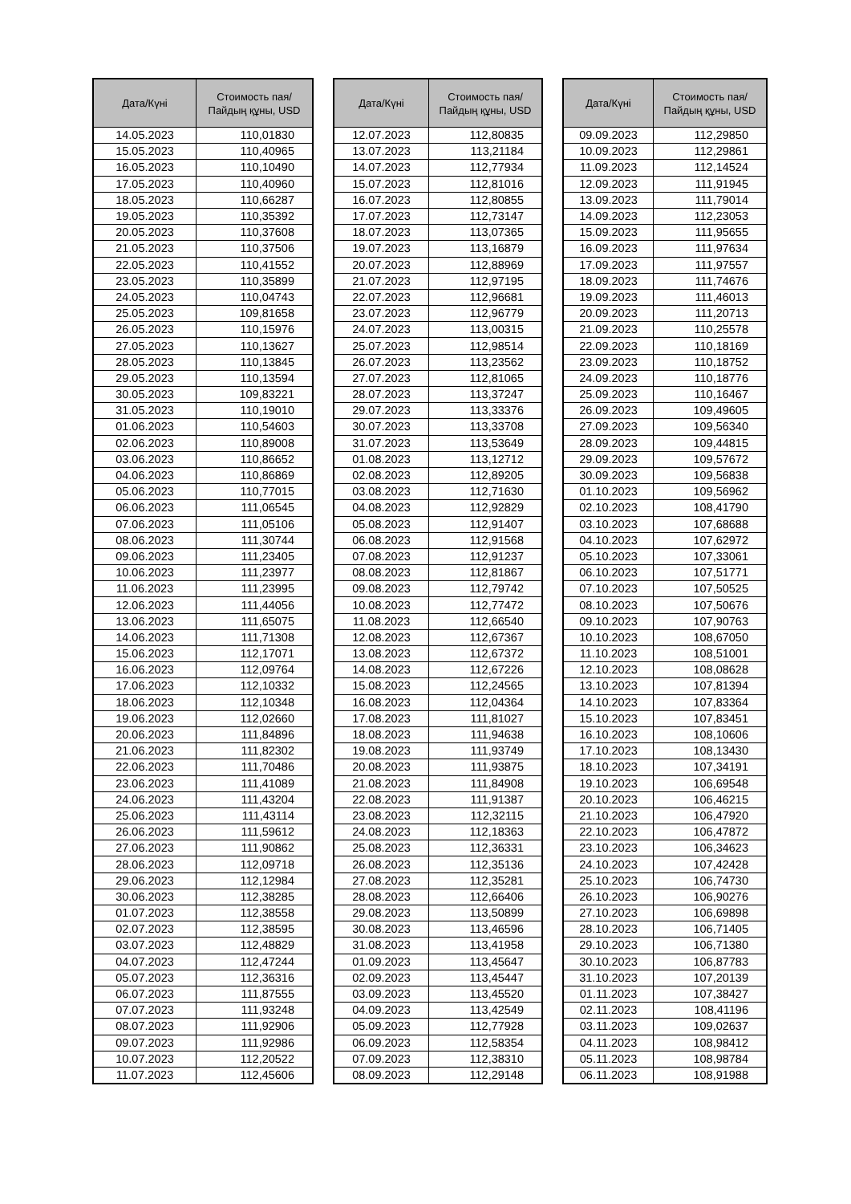| Дата/Күні | Стоимость пая/ Пайдың құны, USD |
| --- | --- |
| 14.05.2023 | 110,01830 |
| 15.05.2023 | 110,40965 |
| 16.05.2023 | 110,10490 |
| 17.05.2023 | 110,40960 |
| 18.05.2023 | 110,66287 |
| 19.05.2023 | 110,35392 |
| 20.05.2023 | 110,37608 |
| 21.05.2023 | 110,37506 |
| 22.05.2023 | 110,41552 |
| 23.05.2023 | 110,35899 |
| 24.05.2023 | 110,04743 |
| 25.05.2023 | 109,81658 |
| 26.05.2023 | 110,15976 |
| 27.05.2023 | 110,13627 |
| 28.05.2023 | 110,13845 |
| 29.05.2023 | 110,13594 |
| 30.05.2023 | 109,83221 |
| 31.05.2023 | 110,19010 |
| 01.06.2023 | 110,54603 |
| 02.06.2023 | 110,89008 |
| 03.06.2023 | 110,86652 |
| 04.06.2023 | 110,86869 |
| 05.06.2023 | 110,77015 |
| 06.06.2023 | 111,06545 |
| 07.06.2023 | 111,05106 |
| 08.06.2023 | 111,30744 |
| 09.06.2023 | 111,23405 |
| 10.06.2023 | 111,23977 |
| 11.06.2023 | 111,23995 |
| 12.06.2023 | 111,44056 |
| 13.06.2023 | 111,65075 |
| 14.06.2023 | 111,71308 |
| 15.06.2023 | 112,17071 |
| 16.06.2023 | 112,09764 |
| 17.06.2023 | 112,10332 |
| 18.06.2023 | 112,10348 |
| 19.06.2023 | 112,02660 |
| 20.06.2023 | 111,84896 |
| 21.06.2023 | 111,82302 |
| 22.06.2023 | 111,70486 |
| 23.06.2023 | 111,41089 |
| 24.06.2023 | 111,43204 |
| 25.06.2023 | 111,43114 |
| 26.06.2023 | 111,59612 |
| 27.06.2023 | 111,90862 |
| 28.06.2023 | 112,09718 |
| 29.06.2023 | 112,12984 |
| 30.06.2023 | 112,38285 |
| 01.07.2023 | 112,38558 |
| 02.07.2023 | 112,38595 |
| 03.07.2023 | 112,48829 |
| 04.07.2023 | 112,47244 |
| 05.07.2023 | 112,36316 |
| 06.07.2023 | 111,87555 |
| 07.07.2023 | 111,93248 |
| 08.07.2023 | 111,92906 |
| 09.07.2023 | 111,92986 |
| 10.07.2023 | 112,20522 |
| 11.07.2023 | 112,45606 |
| Дата/Күні | Стоимость пая/ Пайдың құны, USD |
| --- | --- |
| 12.07.2023 | 112,80835 |
| 13.07.2023 | 113,21184 |
| 14.07.2023 | 112,77934 |
| 15.07.2023 | 112,81016 |
| 16.07.2023 | 112,80855 |
| 17.07.2023 | 112,73147 |
| 18.07.2023 | 113,07365 |
| 19.07.2023 | 113,16879 |
| 20.07.2023 | 112,88969 |
| 21.07.2023 | 112,97195 |
| 22.07.2023 | 112,96681 |
| 23.07.2023 | 112,96779 |
| 24.07.2023 | 113,00315 |
| 25.07.2023 | 112,98514 |
| 26.07.2023 | 113,23562 |
| 27.07.2023 | 112,81065 |
| 28.07.2023 | 113,37247 |
| 29.07.2023 | 113,33376 |
| 30.07.2023 | 113,33708 |
| 31.07.2023 | 113,53649 |
| 01.08.2023 | 113,12712 |
| 02.08.2023 | 112,89205 |
| 03.08.2023 | 112,71630 |
| 04.08.2023 | 112,92829 |
| 05.08.2023 | 112,91407 |
| 06.08.2023 | 112,91568 |
| 07.08.2023 | 112,91237 |
| 08.08.2023 | 112,81867 |
| 09.08.2023 | 112,79742 |
| 10.08.2023 | 112,77472 |
| 11.08.2023 | 112,66540 |
| 12.08.2023 | 112,67367 |
| 13.08.2023 | 112,67372 |
| 14.08.2023 | 112,67226 |
| 15.08.2023 | 112,24565 |
| 16.08.2023 | 112,04364 |
| 17.08.2023 | 111,81027 |
| 18.08.2023 | 111,94638 |
| 19.08.2023 | 111,93749 |
| 20.08.2023 | 111,93875 |
| 21.08.2023 | 111,84908 |
| 22.08.2023 | 111,91387 |
| 23.08.2023 | 112,32115 |
| 24.08.2023 | 112,18363 |
| 25.08.2023 | 112,36331 |
| 26.08.2023 | 112,35136 |
| 27.08.2023 | 112,35281 |
| 28.08.2023 | 112,66406 |
| 29.08.2023 | 113,50899 |
| 30.08.2023 | 113,46596 |
| 31.08.2023 | 113,41958 |
| 01.09.2023 | 113,45647 |
| 02.09.2023 | 113,45447 |
| 03.09.2023 | 113,45520 |
| 04.09.2023 | 113,42549 |
| 05.09.2023 | 112,77928 |
| 06.09.2023 | 112,58354 |
| 07.09.2023 | 112,38310 |
| 08.09.2023 | 112,29148 |
| Дата/Күні | Стоимость пая/ Пайдың құны, USD |
| --- | --- |
| 09.09.2023 | 112,29850 |
| 10.09.2023 | 112,29861 |
| 11.09.2023 | 112,14524 |
| 12.09.2023 | 111,91945 |
| 13.09.2023 | 111,79014 |
| 14.09.2023 | 112,23053 |
| 15.09.2023 | 111,95655 |
| 16.09.2023 | 111,97634 |
| 17.09.2023 | 111,97557 |
| 18.09.2023 | 111,74676 |
| 19.09.2023 | 111,46013 |
| 20.09.2023 | 111,20713 |
| 21.09.2023 | 110,25578 |
| 22.09.2023 | 110,18169 |
| 23.09.2023 | 110,18752 |
| 24.09.2023 | 110,18776 |
| 25.09.2023 | 110,16467 |
| 26.09.2023 | 109,49605 |
| 27.09.2023 | 109,56340 |
| 28.09.2023 | 109,44815 |
| 29.09.2023 | 109,57672 |
| 30.09.2023 | 109,56838 |
| 01.10.2023 | 109,56962 |
| 02.10.2023 | 108,41790 |
| 03.10.2023 | 107,68688 |
| 04.10.2023 | 107,62972 |
| 05.10.2023 | 107,33061 |
| 06.10.2023 | 107,51771 |
| 07.10.2023 | 107,50525 |
| 08.10.2023 | 107,50676 |
| 09.10.2023 | 107,90763 |
| 10.10.2023 | 108,67050 |
| 11.10.2023 | 108,51001 |
| 12.10.2023 | 108,08628 |
| 13.10.2023 | 107,81394 |
| 14.10.2023 | 107,83364 |
| 15.10.2023 | 107,83451 |
| 16.10.2023 | 108,10606 |
| 17.10.2023 | 108,13430 |
| 18.10.2023 | 107,34191 |
| 19.10.2023 | 106,69548 |
| 20.10.2023 | 106,46215 |
| 21.10.2023 | 106,47920 |
| 22.10.2023 | 106,47872 |
| 23.10.2023 | 106,34623 |
| 24.10.2023 | 107,42428 |
| 25.10.2023 | 106,74730 |
| 26.10.2023 | 106,90276 |
| 27.10.2023 | 106,69898 |
| 28.10.2023 | 106,71405 |
| 29.10.2023 | 106,71380 |
| 30.10.2023 | 106,87783 |
| 31.10.2023 | 107,20139 |
| 01.11.2023 | 107,38427 |
| 02.11.2023 | 108,41196 |
| 03.11.2023 | 109,02637 |
| 04.11.2023 | 108,98412 |
| 05.11.2023 | 108,98784 |
| 06.11.2023 | 108,91988 |